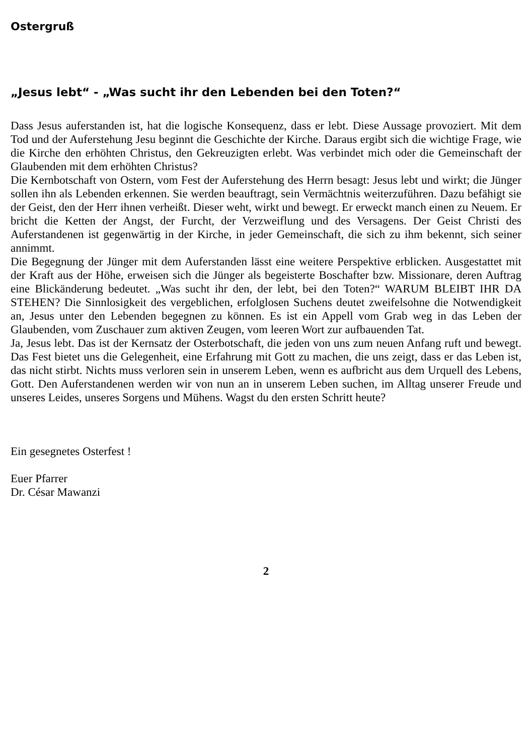Ostergruß
„Jesus lebt“ - „Was sucht ihr den Lebenden bei den Toten?“
Dass Jesus auferstanden ist, hat die logische Konsequenz, dass er lebt. Diese Aussage provoziert. Mit dem Tod und der Auferstehung Jesu beginnt die Geschichte der Kirche. Daraus ergibt sich die wichtige Frage, wie die Kirche den erhöhten Christus, den Gekreuzigten erlebt. Was verbindet mich oder die Gemeinschaft der Glaubenden mit dem erhöhten Christus?
Die Kernbotschaft von Ostern, vom Fest der Auferstehung des Herrn besagt: Jesus lebt und wirkt; die Jünger sollen ihn als Lebenden erkennen. Sie werden beauftragt, sein Vermächtnis weiterzuführen. Dazu befähigt sie der Geist, den der Herr ihnen verheißt. Dieser weht, wirkt und bewegt. Er erweckt manch einen zu Neuem. Er bricht die Ketten der Angst, der Furcht, der Verzweiflung und des Versagens. Der Geist Christi des Auferstandenen ist gegenwärtig in der Kirche, in jeder Gemeinschaft, die sich zu ihm bekennt, sich seiner annimmt.
Die Begegnung der Jünger mit dem Auferstanden lässt eine weitere Perspektive erblicken. Ausgestattet mit der Kraft aus der Höhe, erweisen sich die Jünger als begeisterte Boschafter bzw. Missionare, deren Auftrag eine Blickänderung bedeutet. „Was sucht ihr den, der lebt, bei den Toten?“ WARUM BLEIBT IHR DA STEHEN? Die Sinnlosigkeit des vergeblichen, erfolglosen Suchens deutet zweifelsohne die Notwendigkeit an, Jesus unter den Lebenden begegnen zu können. Es ist ein Appell vom Grab weg in das Leben der Glaubenden, vom Zuschauer zum aktiven Zeugen, vom leeren Wort zur aufbauenden Tat.
Ja, Jesus lebt. Das ist der Kernsatz der Osterbotschaft, die jeden von uns zum neuen Anfang ruft und bewegt. Das Fest bietet uns die Gelegenheit, eine Erfahrung mit Gott zu machen, die uns zeigt, dass er das Leben ist, das nicht stirbt. Nichts muss verloren sein in unserem Leben, wenn es aufbricht aus dem Urquell des Lebens, Gott. Den Auferstandenen werden wir von nun an in unserem Leben suchen, im Alltag unserer Freude und unseres Leides, unseres Sorgens und Mühens. Wagst du den ersten Schritt heute?
Ein gesegnetes Osterfest !
Euer Pfarrer
Dr. César Mawanzi
2